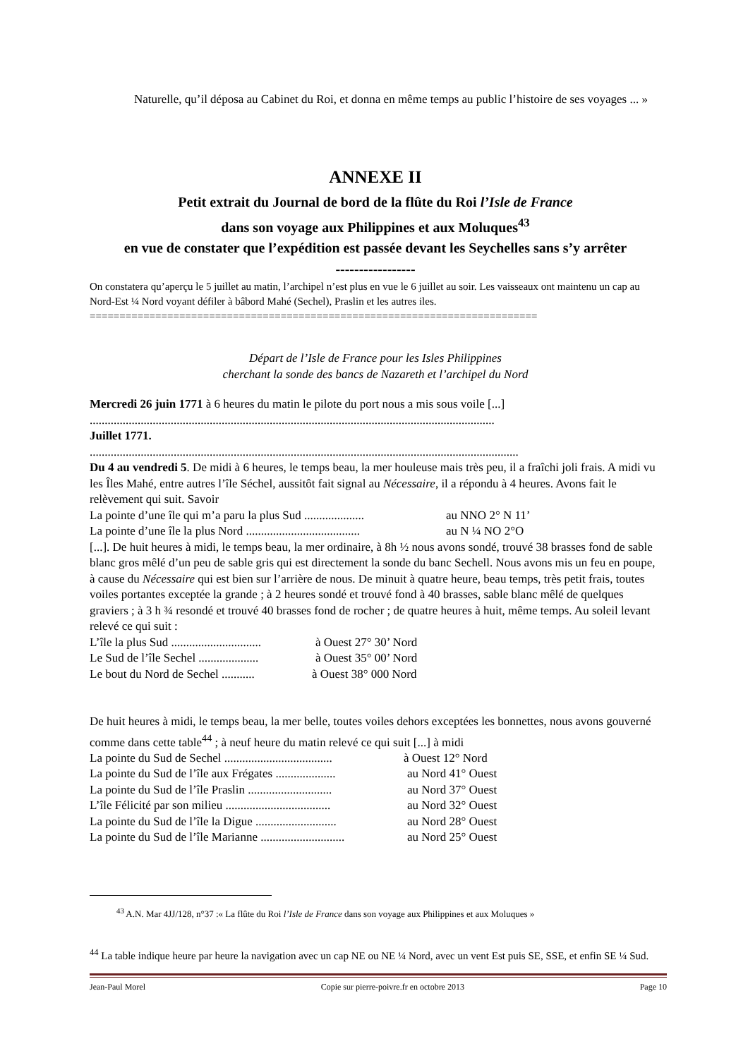Naturelle, qu’il déposa au Cabinet du Roi, et donna en même temps au public l’histoire de ses voyages ... »
ANNEXE II
Petit extrait du Journal de bord de la flûte du Roi l’Isle de France
dans son voyage aux Philippines et aux Moluques<sup>43</sup>
en vue de constater que l’expédition est passée devant les Seychelles sans s’y arrêter
-----------------
On constatera qu’aperçu le 5 juillet au matin, l’archipel n’est plus en vue le 6 juillet au soir. Les vaisseaux ont maintenu un cap au Nord-Est ¼ Nord voyant défiler à bâbord Mahé (Sechel), Praslin et les autres iles.
===========================================================================
Départ de l’Isle de France pour les Isles Philippines
cherchant la sonde des bancs de Nazareth et l’archipel du Nord
Mercredi 26 juin 1771 à 6 heures du matin le pilote du port nous a mis sous voile [...]
.......................................................................................................................................
Juillet 1771.
...............................................................................................................................................
Du 4 au vendredi 5. De midi à 6 heures, le temps beau, la mer houleuse mais très peu, il a fraîchi joli frais. A midi vu les Îles Mahé, entre autres l’île Séchel, aussitôt fait signal au Nécessaire, il a répondu à 4 heures. Avons fait le relèvement qui suit. Savoir
La pointe d’une île qui m’a paru la plus Sud .................... au NNO 2° N 11’
La pointe d’une île la plus Nord ...................................... au N ¼ NO 2°O
[...]. De huit heures à midi, le temps beau, la mer ordinaire, à 8h ½ nous avons sondé, trouvé 38 brasses fond de sable blanc gros mêlé d’un peu de sable gris qui est directement la sonde du banc Sechell. Nous avons mis un feu en poupe, à cause du Nécessaire qui est bien sur l’arrière de nous. De minuit à quatre heure, beau temps, très petit frais, toutes voiles portantes exceptée la grande ; à 2 heures sondé et trouvé fond à 40 brasses, sable blanc mêlé de quelques graviers ; à 3 h ¾ resondé et trouvé 40 brasses fond de rocher ; de quatre heures à huit, même temps. Au soleil levant relevé ce qui suit :
L’île la plus Sud .............................. à Ouest 27° 30’ Nord
Le Sud de l’île Sechel .................... à Ouest 35° 00’ Nord
Le bout du Nord de Sechel ........... à Ouest 38° 000 Nord
De huit heures à midi, le temps beau, la mer belle, toutes voiles dehors exceptées les bonnettes, nous avons gouverné comme dans cette table<sup>44</sup> ; à neuf heure du matin relevé ce qui suit [...] à midi
La pointe du Sud de Sechel .................................... à Ouest 12° Nord
La pointe du Sud de l’île aux Frégates .................... au Nord 41° Ouest
La pointe du Sud de l’île Praslin ............................ au Nord 37° Ouest
L’île Félicité par son milieu ................................... au Nord 32° Ouest
La pointe du Sud de l’île la Digue ........................... au Nord 28° Ouest
La pointe du Sud de l’île Marianne ............................ au Nord 25° Ouest
<sup>43</sup> A.N. Mar 4JJ/128, n°37 :« La flûte du Roi l’Isle de France dans son voyage aux Philippines et aux Moluques »
<sup>44</sup> La table indique heure par heure la navigation avec un cap NE ou NE ¼ Nord, avec un vent Est puis SE, SSE, et enfin SE ¼ Sud.
Jean-Paul Morel Copie sur pierre-poivre.fr en octobre 2013 Page 10